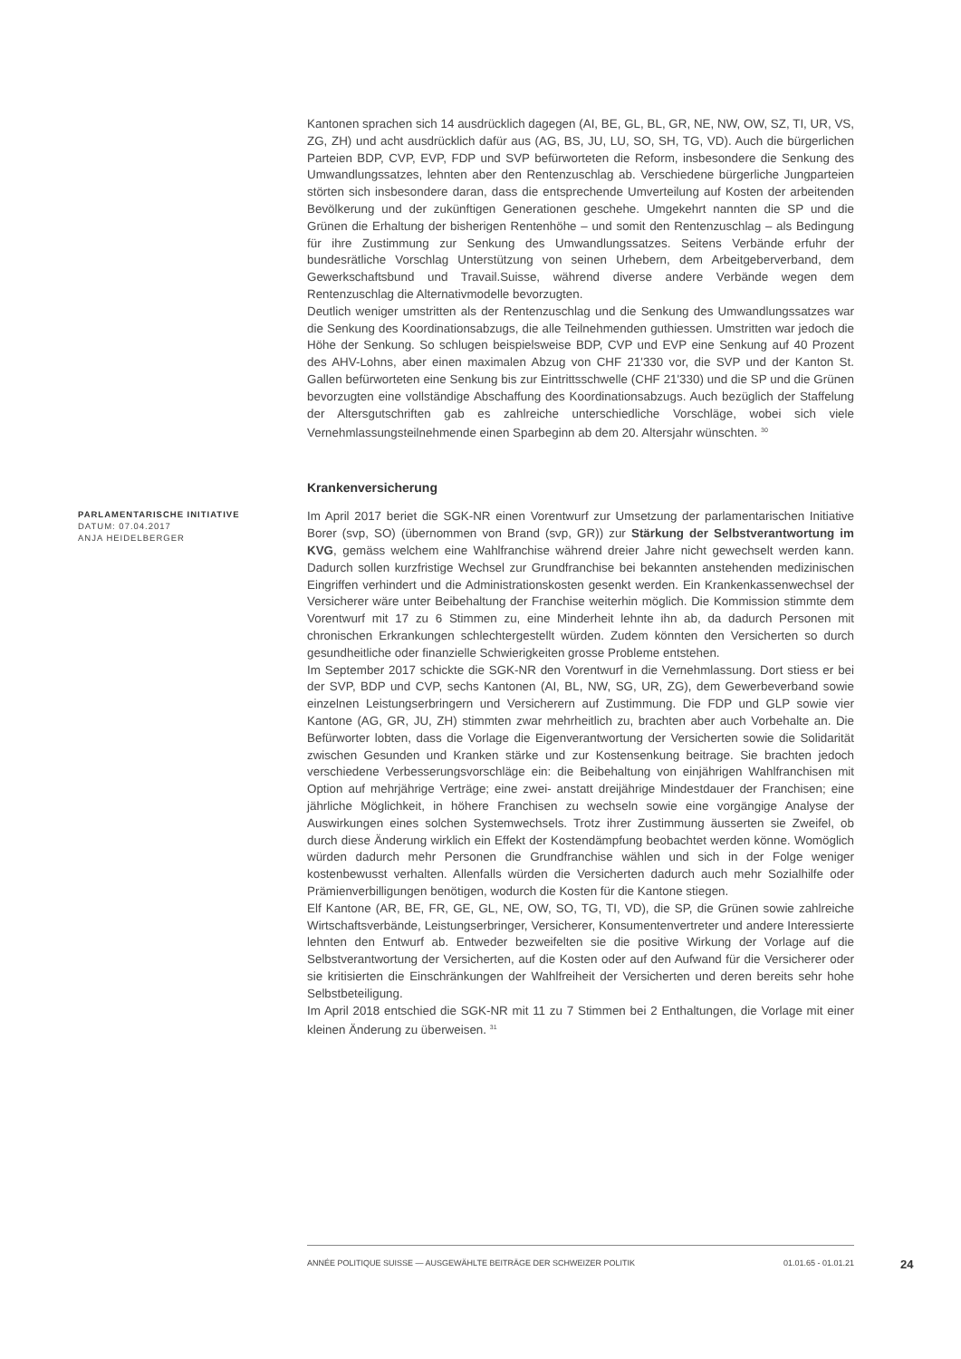Kantonen sprachen sich 14 ausdrücklich dagegen (AI, BE, GL, BL, GR, NE, NW, OW, SZ, TI, UR, VS, ZG, ZH) und acht ausdrücklich dafür aus (AG, BS, JU, LU, SO, SH, TG, VD). Auch die bürgerlichen Parteien BDP, CVP, EVP, FDP und SVP befürworteten die Reform, insbesondere die Senkung des Umwandlungssatzes, lehnten aber den Rentenzuschlag ab. Verschiedene bürgerliche Jungparteien störten sich insbesondere daran, dass die entsprechende Umverteilung auf Kosten der arbeitenden Bevölkerung und der zukünftigen Generationen geschehe. Umgekehrt nannten die SP und die Grünen die Erhaltung der bisherigen Rentenhöhe – und somit den Rentenzuschlag – als Bedingung für ihre Zustimmung zur Senkung des Umwandlungssatzes. Seitens Verbände erfuhr der bundesrätliche Vorschlag Unterstützung von seinen Urhebern, dem Arbeitgeberverband, dem Gewerkschaftsbund und Travail.Suisse, während diverse andere Verbände wegen dem Rentenzuschlag die Alternativmodelle bevorzugten.
Deutlich weniger umstritten als der Rentenzuschlag und die Senkung des Umwandlungssatzes war die Senkung des Koordinationsabzugs, die alle Teilnehmenden guthiessen. Umstritten war jedoch die Höhe der Senkung. So schlugen beispielsweise BDP, CVP und EVP eine Senkung auf 40 Prozent des AHV-Lohns, aber einen maximalen Abzug von CHF 21'330 vor, die SVP und der Kanton St. Gallen befürworteten eine Senkung bis zur Eintrittsschwelle (CHF 21'330) und die SP und die Grünen bevorzugten eine vollständige Abschaffung des Koordinationsabzugs. Auch bezüglich der Staffelung der Altersgutschriften gab es zahlreiche unterschiedliche Vorschläge, wobei sich viele Vernehmlassungsteilnehmende einen Sparbeginn ab dem 20. Altersjahr wünschten. <sup>30</sup>
Krankenversicherung
PARLAMENTARISCHE INITIATIVE
DATUM: 07.04.2017
ANJA HEIDELBERGER
Im April 2017 beriet die SGK-NR einen Vorentwurf zur Umsetzung der parlamentarischen Initiative Borer (svp, SO) (übernommen von Brand (svp, GR)) zur Stärkung der Selbstverantwortung im KVG, gemäss welchem eine Wahlfranchise während dreier Jahre nicht gewechselt werden kann. Dadurch sollen kurzfristige Wechsel zur Grundfranchise bei bekannten anstehenden medizinischen Eingriffen verhindert und die Administrationskosten gesenkt werden. Ein Krankenkassenwechsel der Versicherer wäre unter Beibehaltung der Franchise weiterhin möglich. Die Kommission stimmte dem Vorentwurf mit 17 zu 6 Stimmen zu, eine Minderheit lehnte ihn ab, da dadurch Personen mit chronischen Erkrankungen schlechtergestellt würden. Zudem könnten den Versicherten so durch gesundheitliche oder finanzielle Schwierigkeiten grosse Probleme entstehen.
Im September 2017 schickte die SGK-NR den Vorentwurf in die Vernehmlassung. Dort stiess er bei der SVP, BDP und CVP, sechs Kantonen (AI, BL, NW, SG, UR, ZG), dem Gewerbeverband sowie einzelnen Leistungserbringern und Versicherern auf Zustimmung. Die FDP und GLP sowie vier Kantone (AG, GR, JU, ZH) stimmten zwar mehrheitlich zu, brachten aber auch Vorbehalte an. Die Befürworter lobten, dass die Vorlage die Eigenverantwortung der Versicherten sowie die Solidarität zwischen Gesunden und Kranken stärke und zur Kostensenkung beitrage. Sie brachten jedoch verschiedene Verbesserungsvorschläge ein: die Beibehaltung von einjährigen Wahlfranchisen mit Option auf mehrjährige Verträge; eine zwei- anstatt dreijährige Mindestdauer der Franchisen; eine jährliche Möglichkeit, in höhere Franchisen zu wechseln sowie eine vorgängige Analyse der Auswirkungen eines solchen Systemwechsels. Trotz ihrer Zustimmung äusserten sie Zweifel, ob durch diese Änderung wirklich ein Effekt der Kostendämpfung beobachtet werden könne. Womöglich würden dadurch mehr Personen die Grundfranchise wählen und sich in der Folge weniger kostenbewusst verhalten. Allenfalls würden die Versicherten dadurch auch mehr Sozialhilfe oder Prämienverbilligungen benötigen, wodurch die Kosten für die Kantone stiegen.
Elf Kantone (AR, BE, FR, GE, GL, NE, OW, SO, TG, TI, VD), die SP, die Grünen sowie zahlreiche Wirtschaftsverbände, Leistungserbringer, Versicherer, Konsumentenvertreter und andere Interessierte lehnten den Entwurf ab. Entweder bezweifelten sie die positive Wirkung der Vorlage auf die Selbstverantwortung der Versicherten, auf die Kosten oder auf den Aufwand für die Versicherer oder sie kritisierten die Einschränkungen der Wahlfreiheit der Versicherten und deren bereits sehr hohe Selbstbeteiligung.
Im April 2018 entschied die SGK-NR mit 11 zu 7 Stimmen bei 2 Enthaltungen, die Vorlage mit einer kleinen Änderung zu überweisen. <sup>31</sup>
ANNÉE POLITIQUE SUISSE — AUSGEWÄHLTE BEITRÄGE DER SCHWEIZER POLITIK 01.01.65 - 01.01.21
24